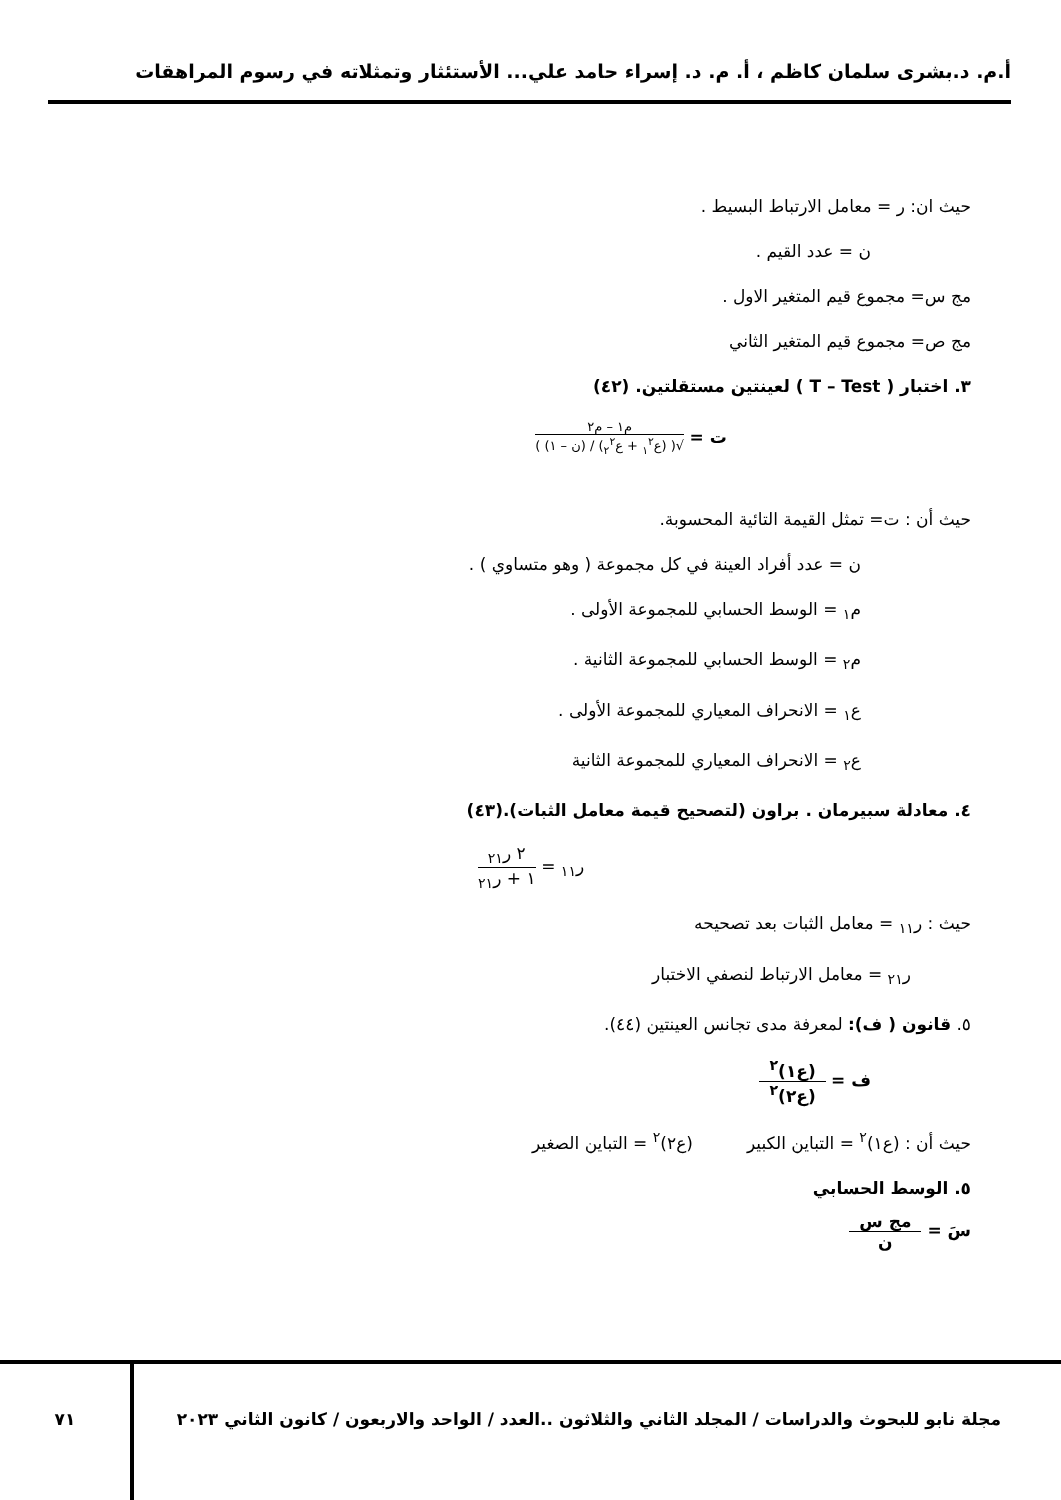أ.م. د.بشرى سلمان كاظم ، أ. م. د. إسراء حامد علي... الأستئثار وتمثلاته في رسوم المراهقات
حيث ان: ر = معامل الارتباط البسيط .
ن = عدد القيم .
مج س= مجموع قيم المتغير الاول .
مج ص= مجموع قيم المتغير الثاني
٣. اختبار ( T – Test ) لعينتين مستقلتين. (٤٢)
ت =
م١ – م٢
√( (ع<sub>١</sub><sup>٢</sup> + ع<sub>٢</sub><sup>٢</sup>) / (ن – ١) )
حيث أن : ت= تمثل القيمة التائية المحسوبة.
ن = عدد أفراد العينة في كل مجموعة ( وهو متساوي ) .
م<sub>١</sub> = الوسط الحسابي للمجموعة الأولى .
م<sub>٢</sub> = الوسط الحسابي للمجموعة الثانية .
ع<sub>١</sub> = الانحراف المعياري للمجموعة الأولى .
ع<sub>٢</sub> = الانحراف المعياري للمجموعة الثانية
٤. معادلة سبيرمان . براون (لتصحيح قيمة معامل الثبات).(٤٣)
ر<sub>١١</sub> =
٢ ر<sub>٢١</sub>
١ + ر<sub>٢١</sub>
حيث : ر<sub>١١</sub> = معامل الثبات بعد تصحيحه
ر<sub>٢١</sub> = معامل الارتباط لنصفي الاختبار
٥. قانون ( ف): لمعرفة مدى تجانس العينتين (٤٤).
ف =
(ع١)<sup>٢</sup>
(ع٢)<sup>٢</sup>
حيث أن : (ع١)<sup>٢</sup> = التباين الكبير (ع٢)<sup>٢</sup> = التباين الصغير
٥. الوسط الحسابي
سَ =
مج س
ن
مجلة نابو للبحوث والدراسات / المجلد الثاني والثلاثون ..العدد / الواحد والاربعون / كانون الثاني ٢٠٢٣
٧١